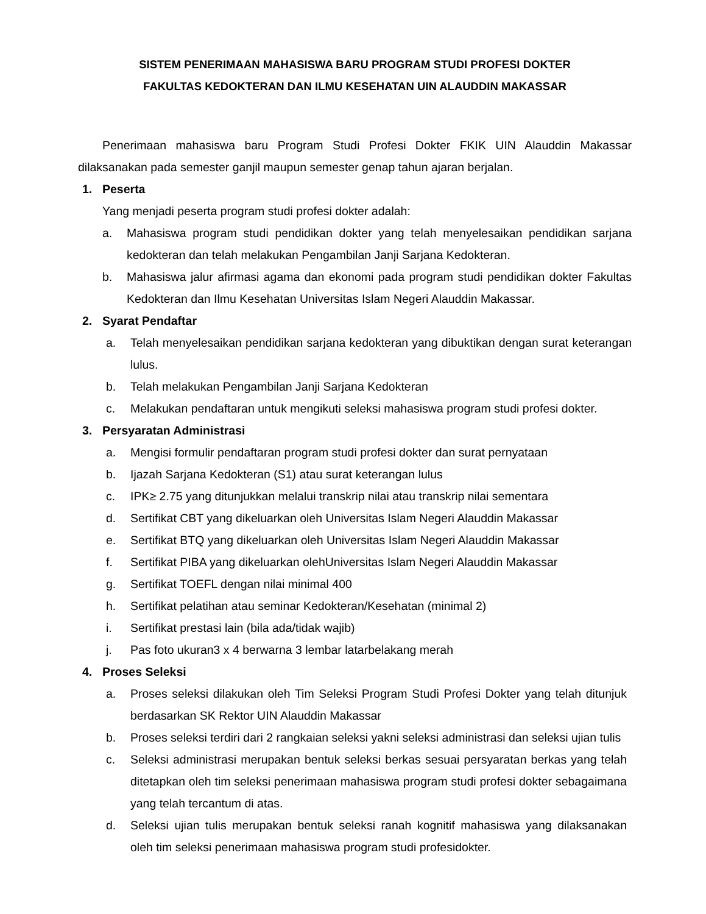SISTEM PENERIMAAN MAHASISWA BARU PROGRAM STUDI PROFESI DOKTER
FAKULTAS KEDOKTERAN DAN ILMU KESEHATAN UIN ALAUDDIN MAKASSAR
Penerimaan mahasiswa baru Program Studi Profesi Dokter FKIK UIN Alauddin Makassar dilaksanakan pada semester ganjil maupun semester genap tahun ajaran berjalan.
1. Peserta
Yang menjadi peserta program studi profesi dokter adalah:
a. Mahasiswa program studi pendidikan dokter yang telah menyelesaikan pendidikan sarjana kedokteran dan telah melakukan Pengambilan Janji Sarjana Kedokteran.
b. Mahasiswa jalur afirmasi agama dan ekonomi pada program studi pendidikan dokter Fakultas Kedokteran dan Ilmu Kesehatan Universitas Islam Negeri Alauddin Makassar.
2. Syarat Pendaftar
a. Telah menyelesaikan pendidikan sarjana kedokteran yang dibuktikan dengan surat keterangan lulus.
b. Telah melakukan Pengambilan Janji Sarjana Kedokteran
c. Melakukan pendaftaran untuk mengikuti seleksi mahasiswa program studi profesi dokter.
3. Persyaratan Administrasi
a. Mengisi formulir pendaftaran program studi profesi dokter dan surat pernyataan
b. Ijazah Sarjana Kedokteran (S1) atau surat keterangan lulus
c. IPK≥ 2.75 yang ditunjukkan melalui transkrip nilai atau transkrip nilai sementara
d. Sertifikat CBT yang dikeluarkan oleh Universitas Islam Negeri Alauddin Makassar
e. Sertifikat BTQ yang dikeluarkan oleh Universitas Islam Negeri Alauddin Makassar
f. Sertifikat PIBA yang dikeluarkan olehUniversitas Islam Negeri Alauddin Makassar
g. Sertifikat TOEFL dengan nilai minimal 400
h. Sertifikat pelatihan atau seminar Kedokteran/Kesehatan (minimal 2)
i. Sertifikat prestasi lain (bila ada/tidak wajib)
j. Pas foto ukuran3 x 4 berwarna 3 lembar latarbelakang merah
4. Proses Seleksi
a. Proses seleksi dilakukan oleh Tim Seleksi Program Studi Profesi Dokter yang telah ditunjuk berdasarkan SK Rektor UIN Alauddin Makassar
b. Proses seleksi terdiri dari 2 rangkaian seleksi yakni seleksi administrasi dan seleksi ujian tulis
c. Seleksi administrasi merupakan bentuk seleksi berkas sesuai persyaratan berkas yang telah ditetapkan oleh tim seleksi penerimaan mahasiswa program studi profesi dokter sebagaimana yang telah tercantum di atas.
d. Seleksi ujian tulis merupakan bentuk seleksi ranah kognitif mahasiswa yang dilaksanakan oleh tim seleksi penerimaan mahasiswa program studi profesidokter.